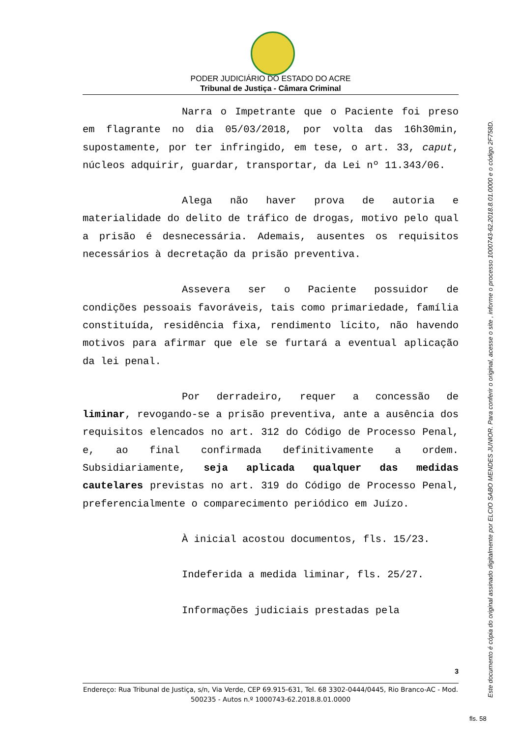PODER JUDICIÁRIO DO ESTADO DO ACRE
Tribunal de Justiça - Câmara Criminal
Narra o Impetrante que o Paciente foi preso em flagrante no dia 05/03/2018, por volta das 16h30min, supostamente, por ter infringido, em tese, o art. 33, caput, núcleos adquirir, guardar, transportar, da Lei nº 11.343/06.
Alega não haver prova de autoria e materialidade do delito de tráfico de drogas, motivo pelo qual a prisão é desnecessária. Ademais, ausentes os requisitos necessários à decretação da prisão preventiva.
Assevera ser o Paciente possuidor de condições pessoais favoráveis, tais como primariedade, família constituída, residência fixa, rendimento lícito, não havendo motivos para afirmar que ele se furtará a eventual aplicação da lei penal.
Por derradeiro, requer a concessão de liminar, revogando-se a prisão preventiva, ante a ausência dos requisitos elencados no art. 312 do Código de Processo Penal, e, ao final confirmada definitivamente a ordem. Subsidiariamente, seja aplicada qualquer das medidas cautelares previstas no art. 319 do Código de Processo Penal, preferencialmente o comparecimento periódico em Juízo.
À inicial acostou documentos, fls. 15/23.
Indeferida a medida liminar, fls. 25/27.
Informações judiciais prestadas pela
3
Endereço: Rua Tribunal de Justiça, s/n, Via Verde, CEP 69.915-631, Tel. 68 3302-0444/0445, Rio Branco-AC - Mod. 500235 - Autos n.º 1000743-62.2018.8.01.0000
Este documento é cópia do original assinado digitalmente por ELCIO SABO MENDES JUNIOR. Para conferir o original, acesse o site , informe o processo 1000743-62.2018.8.01.0000 e o código 2F758D.
fls. 58